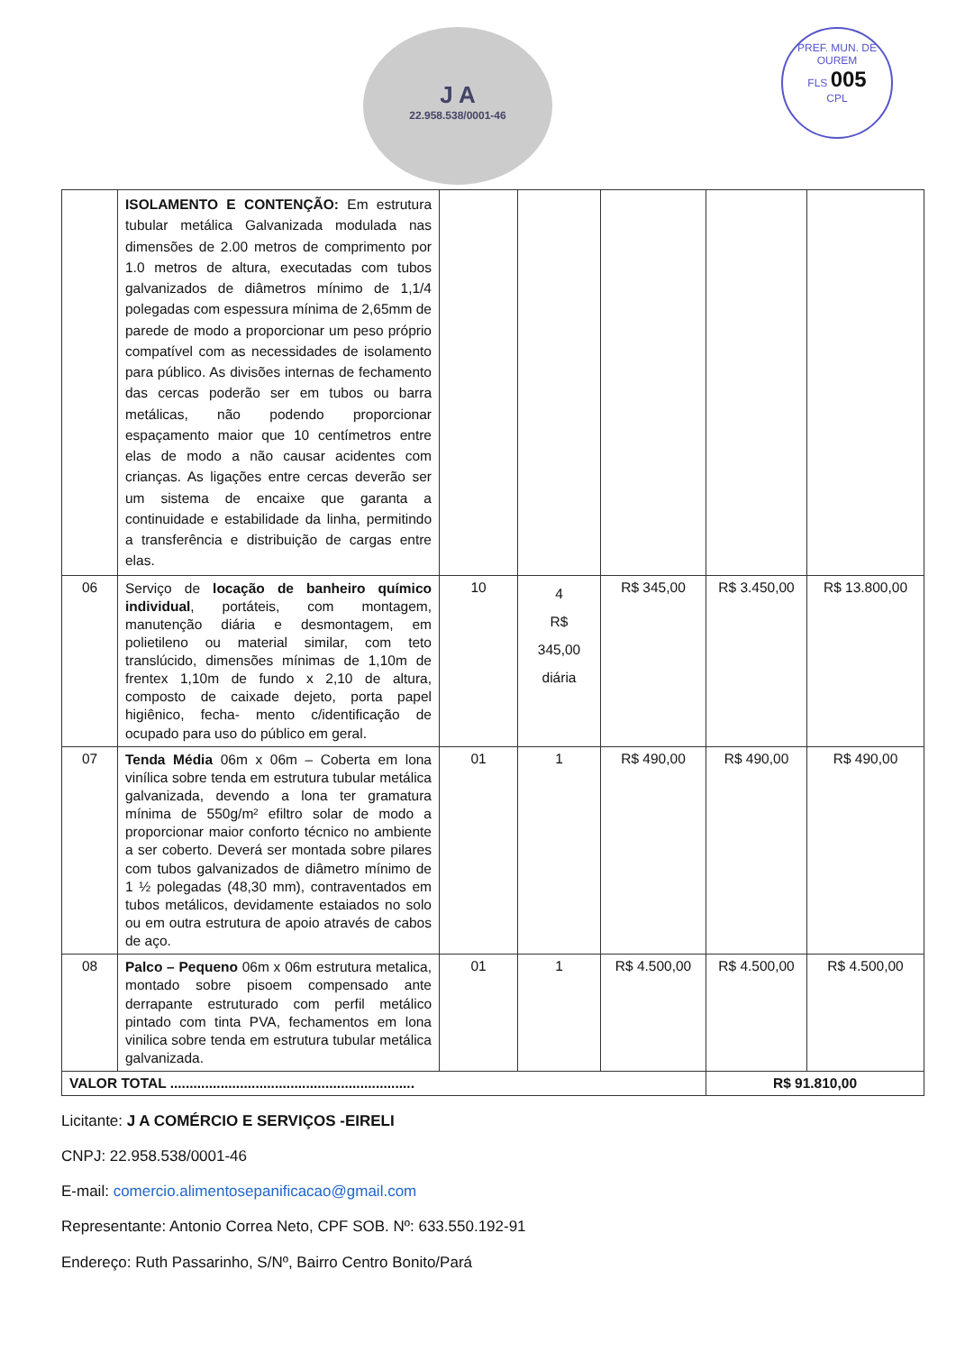J A
22.958.538/0001-46
PREF. MUN. DE OUREM
FLS 005
CPL
| | ISOLAMENTO E CONTENÇÃO: Em estrutura tubular metálica Galvanizada modulada nas dimensões de 2.00 metros de comprimento por 1.0 metros de altura, executadas com tubos galvanizados de diâmetros mínimo de 1,1/4 polegadas com espessura mínima de 2,65mm de parede de modo a proporcionar um peso próprio compatível com as necessidades de isolamento para público. As divisões internas de fechamento das cercas poderão ser em tubos ou barra metálicas, não podendo proporcionar espaçamento maior que 10 centímetros entre elas de modo a não causar acidentes com crianças. As ligações entre cercas deverão ser um sistema de encaixe que garanta a continuidade e estabilidade da linha, permitindo a transferência e distribuição de cargas entre elas. | | | | | |
| 06 | Serviço de locação de banheiro químico individual , portáteis, com montagem, manutenção diária e desmontagem, em polietileno ou material similar, com teto translúcido, dimensões mínimas de 1,10m de frentex 1,10m de fundo x 2,10 de altura, composto de caixade dejeto, porta papel higiênico, fecha- mento c/identificação de ocupado para uso do público em geral. | 10 | 4 R$ 345,00 diária | R$ 345,00 | R$ 3.450,00 | R$ 13.800,00 |
| 07 | Tenda Média 06m x 06m – Coberta em lona vinílica sobre tenda em estrutura tubular metálica galvanizada, devendo a lona ter gramatura mínima de 550g/m² efiltro solar de modo a proporcionar maior conforto técnico no ambiente a ser coberto. Deverá ser montada sobre pilares com tubos galvanizados de diâmetro mínimo de 1 ½ polegadas (48,30 mm), contraventados em tubos metálicos, devidamente estaiados no solo ou em outra estrutura de apoio através de cabos de aço. | 01 | 1 | R$ 490,00 | R$ 490,00 | R$ 490,00 |
| 08 | Palco – Pequeno 06m x 06m estrutura metalica, montado sobre pisoem compensado ante derrapante estruturado com perfil metálico pintado com tinta PVA, fechamentos em lona vinilica sobre tenda em estrutura tubular metálica galvanizada. | 01 | 1 | R$ 4.500,00 | R$ 4.500,00 | R$ 4.500,00 |
| VALOR TOTAL ............................................................... | | | | | R$ 91.810,00 | |
Licitante: J A COMÉRCIO E SERVIÇOS -EIRELI
CNPJ: 22.958.538/0001-46
E-mail: comercio.alimentosepanificacao@gmail.com
Representante: Antonio Correa Neto, CPF SOB. Nº: 633.550.192-91
Endereço: Ruth Passarinho, S/Nº, Bairro Centro Bonito/Pará